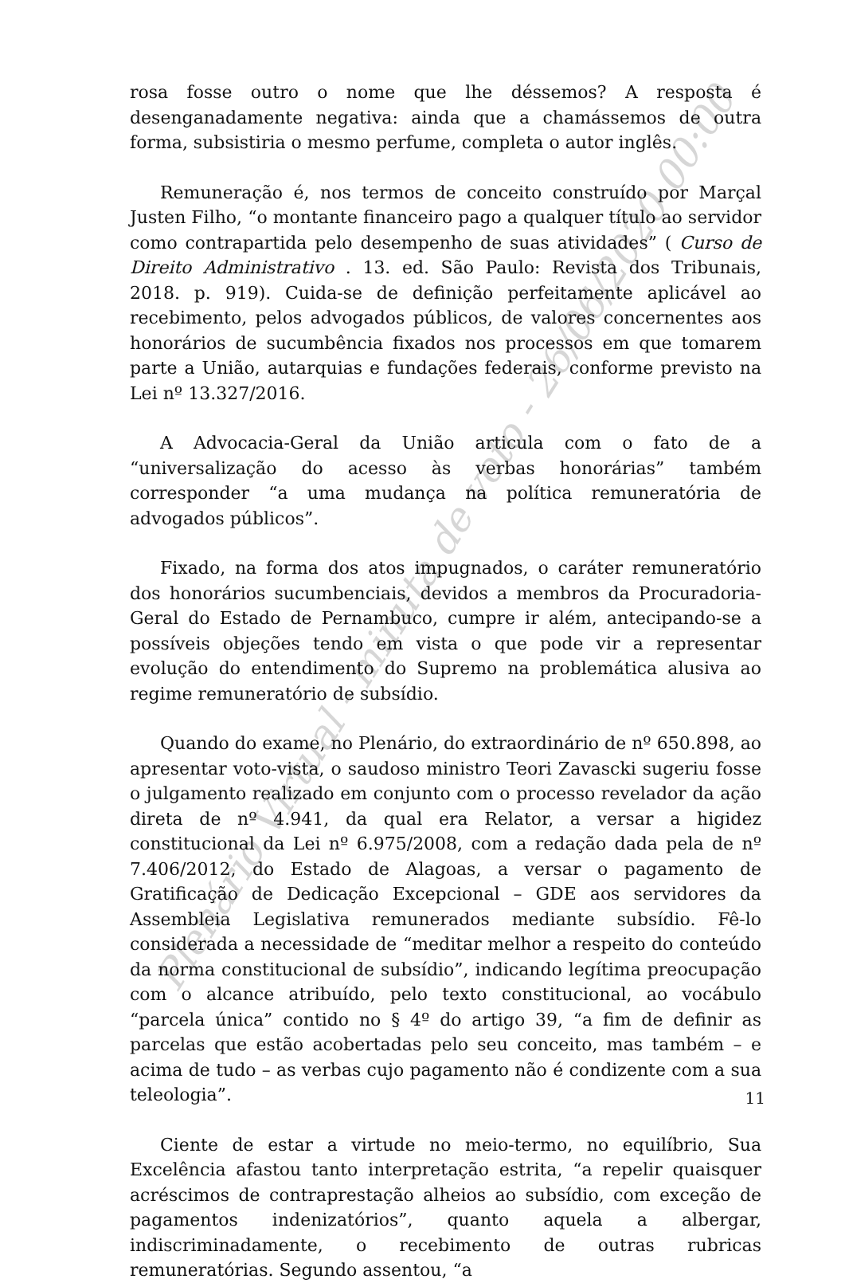rosa fosse outro o nome que lhe déssemos? A resposta é desenganadamente negativa: ainda que a chamássemos de outra forma, subsistiria o mesmo perfume, completa o autor inglês.
Remuneração é, nos termos de conceito construído por Marçal Justen Filho, “o montante financeiro pago a qualquer título ao servidor como contrapartida pelo desempenho de suas atividades” ( Curso de Direito Administrativo . 13. ed. São Paulo: Revista dos Tribunais, 2018. p. 919). Cuida-se de definição perfeitamente aplicável ao recebimento, pelos advogados públicos, de valores concernentes aos honorários de sucumbência fixados nos processos em que tomarem parte a União, autarquias e fundações federais, conforme previsto na Lei nº 13.327/2016.
A Advocacia-Geral da União articula com o fato de a “universalização do acesso às verbas honorárias” também corresponder “a uma mudança na política remuneratória de advogados públicos”.
Fixado, na forma dos atos impugnados, o caráter remuneratório dos honorários sucumbenciais, devidos a membros da Procuradoria-Geral do Estado de Pernambuco, cumpre ir além, antecipando-se a possíveis objeções tendo em vista o que pode vir a representar evolução do entendimento do Supremo na problemática alusiva ao regime remuneratório de subsídio.
Quando do exame, no Plenário, do extraordinário de nº 650.898, ao apresentar voto-vista, o saudoso ministro Teori Zavascki sugeriu fosse o julgamento realizado em conjunto com o processo revelador da ação direta de nº 4.941, da qual era Relator, a versar a higidez constitucional da Lei nº 6.975/2008, com a redação dada pela de nº 7.406/2012, do Estado de Alagoas, a versar o pagamento de Gratificação de Dedicação Excepcional – GDE aos servidores da Assembleia Legislativa remunerados mediante subsídio. Fê-lo considerada a necessidade de “meditar melhor a respeito do conteúdo da norma constitucional de subsídio”, indicando legítima preocupação com o alcance atribuído, pelo texto constitucional, ao vocábulo “parcela única” contido no § 4º do artigo 39, “a fim de definir as parcelas que estão acobertadas pelo seu conceito, mas também – e acima de tudo – as verbas cujo pagamento não é condizente com a sua teleologia”.
Ciente de estar a virtude no meio-termo, no equilíbrio, Sua Excelência afastou tanto interpretação estrita, “a repelir quaisquer acréscimos de contraprestação alheios ao subsídio, com exceção de pagamentos indenizatórios”, quanto aquela a albergar, indiscriminadamente, o recebimento de outras rubricas remuneratórias. Segundo assentou, “a
11
Plenário Virtual - minuta de voto - 26/06/2020 00:00